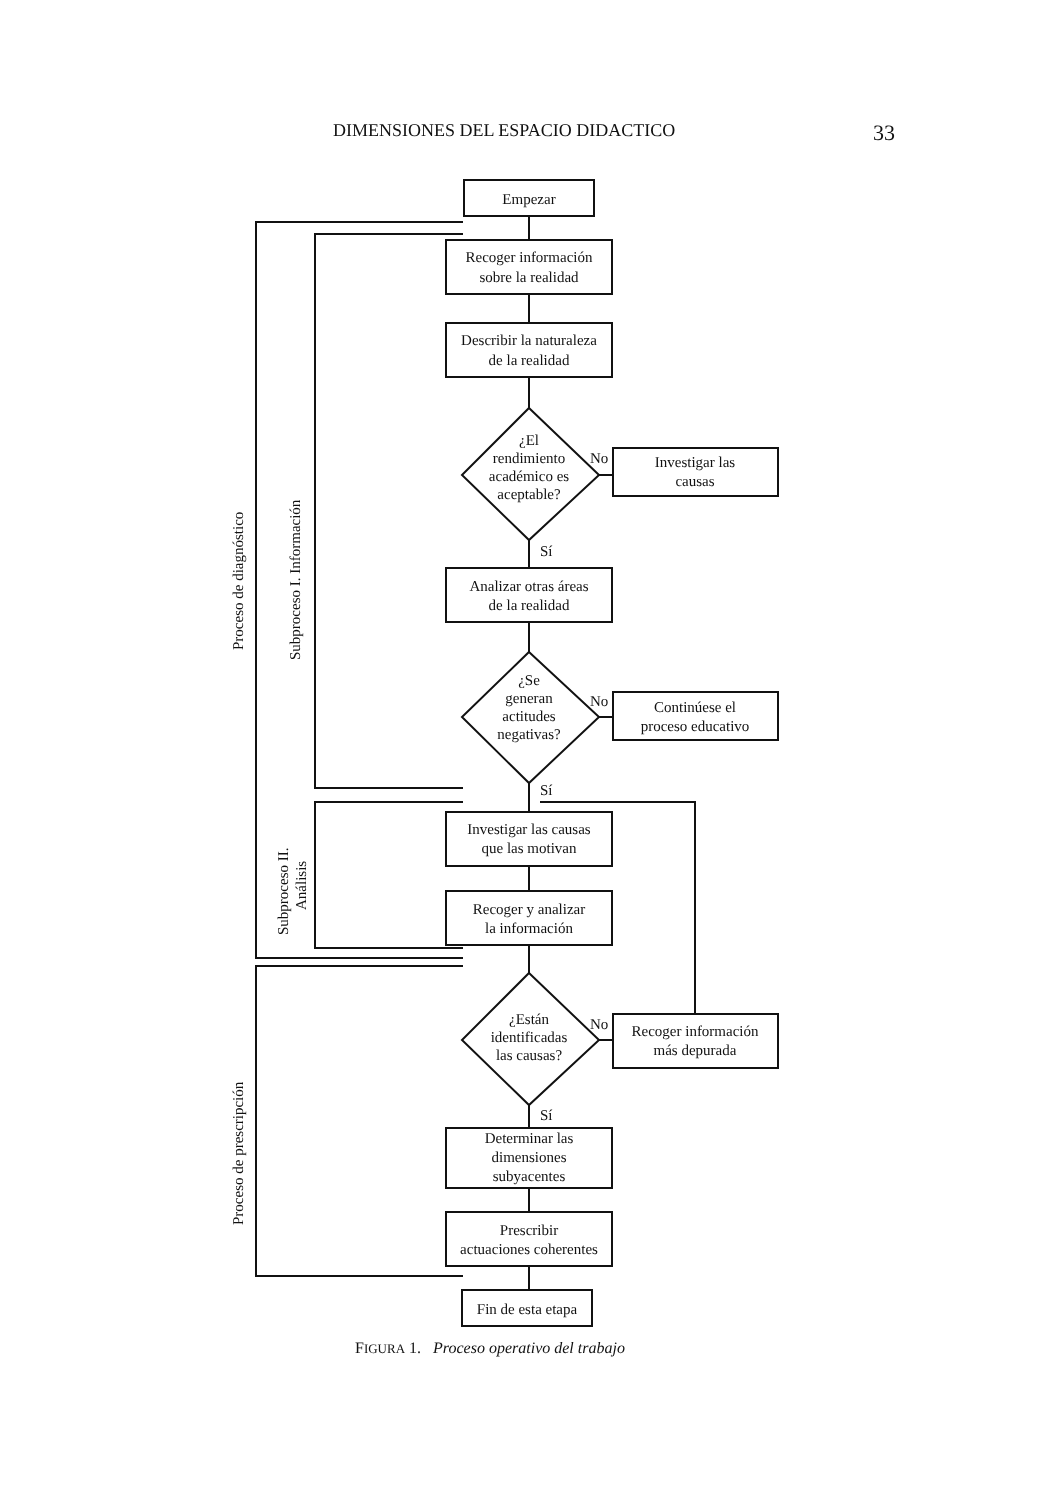DIMENSIONES DEL ESPACIO DIDACTICO 33
Empezar
Recoger información
sobre la realidad
Describir la naturaleza
de la realidad
¿El
rendimiento
académico es
aceptable?
No
Investigar las
causas
Sí
Analizar otras áreas
de la realidad
¿Se
generan
actitudes
negativas?
No
Continúese el
proceso educativo
Sí
Investigar las causas
que las motivan
Recoger y analizar
la información
¿Están
identificadas
las causas?
No
Recoger información
más depurada
Sí
Determinar las
dimensiones
subyacentes
Prescribir
actuaciones coherentes
Fin de esta etapa
Proceso de diagnóstico
Subproceso I. Información
Subproceso II.
Análisis
Proceso de prescripción
FIGURA 1. Proceso operativo del trabajo